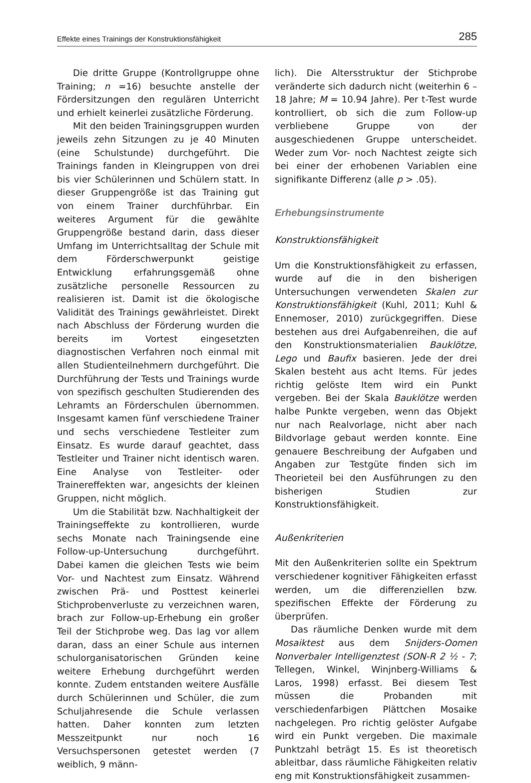Effekte eines Trainings der Konstruktionsfähigkeit 285
Die dritte Gruppe (Kontrollgruppe ohne Training; n =16) besuchte anstelle der Fördersitzungen den regulären Unterricht und erhielt keinerlei zusätzliche Förderung.
Mit den beiden Trainingsgruppen wurden jeweils zehn Sitzungen zu je 40 Minuten (eine Schulstunde) durchgeführt. Die Trainings fanden in Kleingruppen von drei bis vier Schülerinnen und Schülern statt. In dieser Gruppengröße ist das Training gut von einem Trainer durchführbar. Ein weiteres Argument für die gewählte Gruppengröße bestand darin, dass dieser Umfang im Unterrichtsalltag der Schule mit dem Förderschwerpunkt geistige Entwicklung erfahrungsgemäß ohne zusätzliche personelle Ressourcen zu realisieren ist. Damit ist die ökologische Validität des Trainings gewährleistet. Direkt nach Abschluss der Förderung wurden die bereits im Vortest eingesetzten diagnostischen Verfahren noch einmal mit allen Studienteilnehmern durchgeführt. Die Durchführung der Tests und Trainings wurde von spezifisch geschulten Studierenden des Lehramts an Förderschulen übernommen. Insgesamt kamen fünf verschiedene Trainer und sechs verschiedene Testleiter zum Einsatz. Es wurde darauf geachtet, dass Testleiter und Trainer nicht identisch waren. Eine Analyse von Testleiter- oder Trainereffekten war, angesichts der kleinen Gruppen, nicht möglich.
Um die Stabilität bzw. Nachhaltigkeit der Trainingseffekte zu kontrollieren, wurde sechs Monate nach Trainingsende eine Follow-up-Untersuchung durchgeführt. Dabei kamen die gleichen Tests wie beim Vor- und Nachtest zum Einsatz. Während zwischen Prä- und Posttest keinerlei Stichprobenverluste zu verzeichnen waren, brach zur Follow-up-Erhebung ein großer Teil der Stichprobe weg. Das lag vor allem daran, dass an einer Schule aus internen schulorganisatorischen Gründen keine weitere Erhebung durchgeführt werden konnte. Zudem entstanden weitere Ausfälle durch Schülerinnen und Schüler, die zum Schuljahresende die Schule verlassen hatten. Daher konnten zum letzten Messzeitpunkt nur noch 16 Versuchspersonen getestet werden (7 weiblich, 9 männ-
lich). Die Altersstruktur der Stichprobe veränderte sich dadurch nicht (weiterhin 6 – 18 Jahre; M = 10.94 Jahre). Per t-Test wurde kontrolliert, ob sich die zum Follow-up verbliebene Gruppe von der ausgeschiedenen Gruppe unterscheidet. Weder zum Vor- noch Nachtest zeigte sich bei einer der erhobenen Variablen eine signifikante Differenz (alle p > .05).
Erhebungsinstrumente
Konstruktionsfähigkeit
Um die Konstruktionsfähigkeit zu erfassen, wurde auf die in den bisherigen Untersuchungen verwendeten Skalen zur Konstruktionsfähigkeit (Kuhl, 2011; Kuhl & Ennemoser, 2010) zurückgegriffen. Diese bestehen aus drei Aufgabenreihen, die auf den Konstruktionsmaterialien Bauklötze, Lego und Baufix basieren. Jede der drei Skalen besteht aus acht Items. Für jedes richtig gelöste Item wird ein Punkt vergeben. Bei der Skala Bauklötze werden halbe Punkte vergeben, wenn das Objekt nur nach Realvorlage, nicht aber nach Bildvorlage gebaut werden konnte. Eine genauere Beschreibung der Aufgaben und Angaben zur Testgüte finden sich im Theorieteil bei den Ausführungen zu den bisherigen Studien zur Konstruktionsfähigkeit.
Außenkriterien
Mit den Außenkriterien sollte ein Spektrum verschiedener kognitiver Fähigkeiten erfasst werden, um die differenziellen bzw. spezifischen Effekte der Förderung zu überprüfen.
Das räumliche Denken wurde mit dem Mosaiktest aus dem Snijders-Oomen Nonverbaler Intelligenztest (SON-R 2 ½ - 7; Tellegen, Winkel, Winjnberg-Williams & Laros, 1998) erfasst. Bei diesem Test müssen die Probanden mit verschiedenfarbigen Plättchen Mosaike nachgelegen. Pro richtig gelöster Aufgabe wird ein Punkt vergeben. Die maximale Punktzahl beträgt 15. Es ist theoretisch ableitbar, dass räumliche Fähigkeiten relativ eng mit Konstruktionsfähigkeit zusammen-